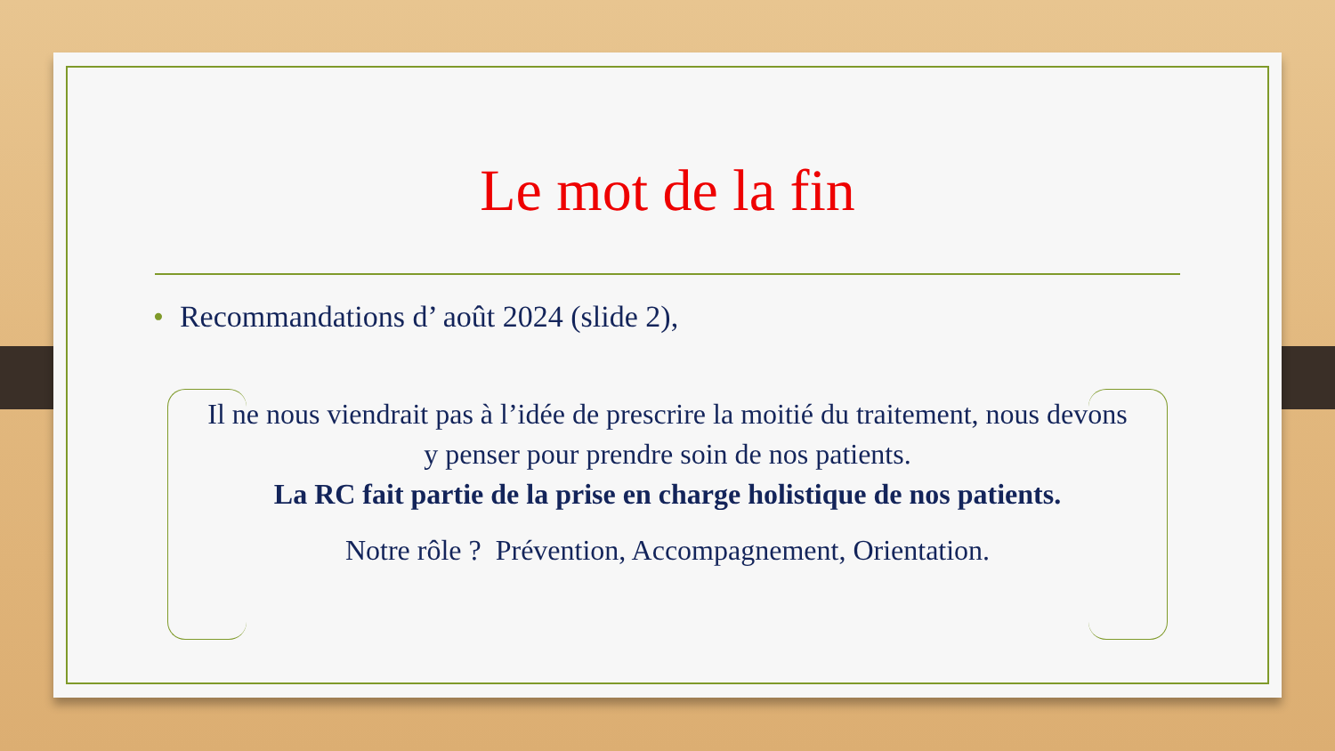Le mot de la fin
• Recommandations d’ août 2024 (slide 2),
Il ne nous viendrait pas à l’idée de prescrire la moitié du traitement, nous devons y penser pour prendre soin de nos patients.
La RC fait partie de la prise en charge holistique de nos patients.
Notre rôle ? Prévention, Accompagnement, Orientation.